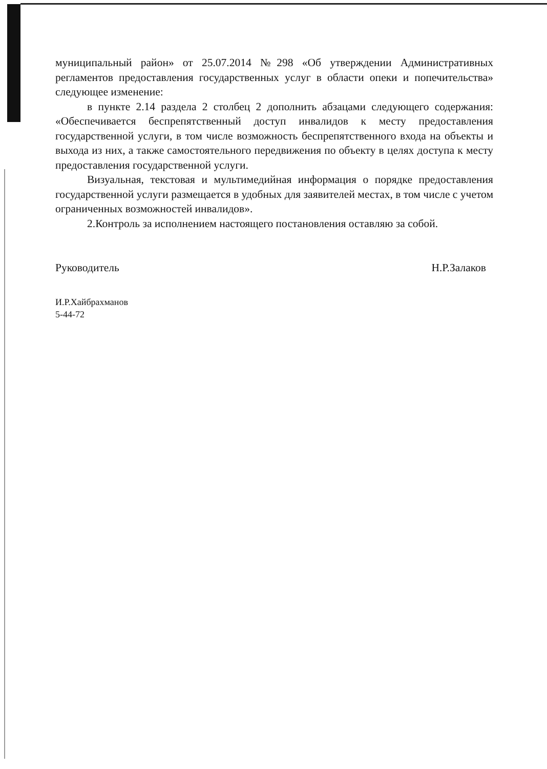муниципальный район» от 25.07.2014 №298 «Об утверждении Административных регламентов предоставления государственных услуг в области опеки и попечительства» следующее изменение:
в пункте 2.14 раздела 2 столбец 2 дополнить абзацами следующего содержания: «Обеспечивается беспрепятственный доступ инвалидов к месту предоставления государственной услуги, в том числе возможность беспрепятственного входа на объекты и выхода из них, а также самостоятельного передвижения по объекту в целях доступа к месту предоставления государственной услуги.
Визуальная, текстовая и мультимедийная информация о порядке предоставления государственной услуги размещается в удобных для заявителей местах, в том числе с учетом ограниченных возможностей инвалидов».
2.Контроль за исполнением настоящего постановления оставляю за собой.
Руководитель Н.Р.Залаков
И.Р.Хайбрахманов
5-44-72